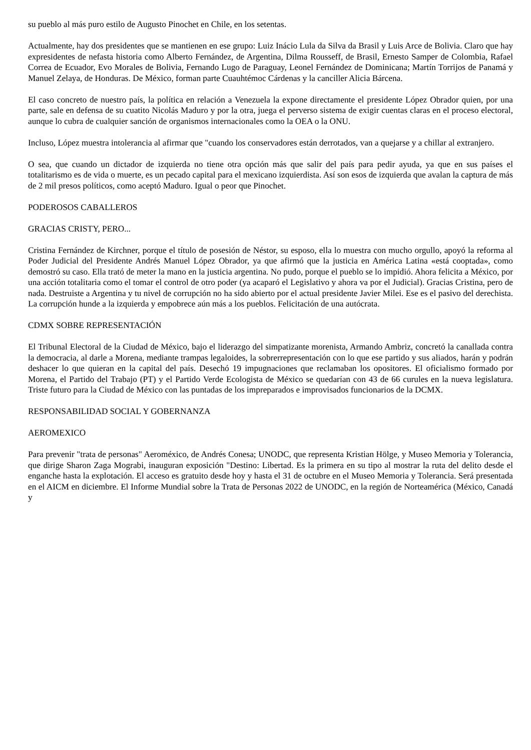su pueblo al más puro estilo de Augusto Pinochet en Chile, en los setentas.
Actualmente, hay dos presidentes que se mantienen en ese grupo: Luiz Inácio Lula da Silva da Brasil y Luis Arce de Bolivia. Claro que hay expresidentes de nefasta historia como Alberto Fernández, de Argentina, Dilma Rousseff, de Brasil, Ernesto Samper de Colombia, Rafael Correa de Ecuador, Evo Morales de Bolivia, Fernando Lugo de Paraguay, Leonel Fernández de Dominicana; Martín Torrijos de Panamá y Manuel Zelaya, de Honduras. De México, forman parte Cuauhtémoc Cárdenas y la canciller Alicia Bárcena.
El caso concreto de nuestro país, la política en relación a Venezuela la expone directamente el presidente López Obrador quien, por una parte, sale en defensa de su cuatito Nicolás Maduro y por la otra, juega el perverso sistema de exigir cuentas claras en el proceso electoral, aunque lo cubra de cualquier sanción de organismos internacionales como la OEA o la ONU.
Incluso, López muestra intolerancia al afirmar que "cuando los conservadores están derrotados, van a quejarse y a chillar al extranjero.
O sea, que cuando un dictador de izquierda no tiene otra opción más que salir del país para pedir ayuda, ya que en sus países el totalitarismo es de vida o muerte, es un pecado capital para el mexicano izquierdista. Así son esos de izquierda que avalan la captura de más de 2 mil presos políticos, como aceptó Maduro. Igual o peor que Pinochet.
PODEROSOS CABALLEROS
GRACIAS CRISTY, PERO...
Cristina Fernández de Kirchner, porque el título de posesión de Néstor, su esposo, ella lo muestra con mucho orgullo, apoyó la reforma al Poder Judicial del Presidente Andrés Manuel López Obrador, ya que afirmó que la justicia en América Latina «está cooptada», como demostró su caso. Ella trató de meter la mano en la justicia argentina. No pudo, porque el pueblo se lo impidió. Ahora felicita a México, por una acción totalitaria como el tomar el control de otro poder (ya acaparó el Legislativo y ahora va por el Judicial). Gracias Cristina, pero de nada. Destruiste a Argentina y tu nivel de corrupción no ha sido abierto por el actual presidente Javier Milei. Ese es el pasivo del derechista. La corrupción hunde a la izquierda y empobrece aún más a los pueblos. Felicitación de una autócrata.
CDMX SOBRE REPRESENTACIÓN
El Tribunal Electoral de la Ciudad de México, bajo el liderazgo del simpatizante morenista, Armando Ambriz, concretó la canallada contra la democracia, al darle a Morena, mediante trampas legaloides, la sobrerrepresentación con lo que ese partido y sus aliados, harán y podrán deshacer lo que quieran en la capital del país. Desechó 19 impugnaciones que reclamaban los opositores. El oficialismo formado por Morena, el Partido del Trabajo (PT) y el Partido Verde Ecologista de México se quedarían con 43 de 66 curules en la nueva legislatura. Triste futuro para la Ciudad de México con las puntadas de los impreparados e improvisados funcionarios de la DCMX.
RESPONSABILIDAD SOCIAL Y GOBERNANZA
AEROMEXICO
Para prevenir "trata de personas" Aeroméxico, de Andrés Conesa; UNODC, que representa Kristian Hölge, y Museo Memoria y Tolerancia, que dirige Sharon Zaga Mograbi, inauguran exposición "Destino: Libertad. Es la primera en su tipo al mostrar la ruta del delito desde el enganche hasta la explotación. El acceso es gratuito desde hoy y hasta el 31 de octubre en el Museo Memoria y Tolerancia. Será presentada en el AICM en diciembre. El Informe Mundial sobre la Trata de Personas 2022 de UNODC, en la región de Norteamérica (México, Canadá y